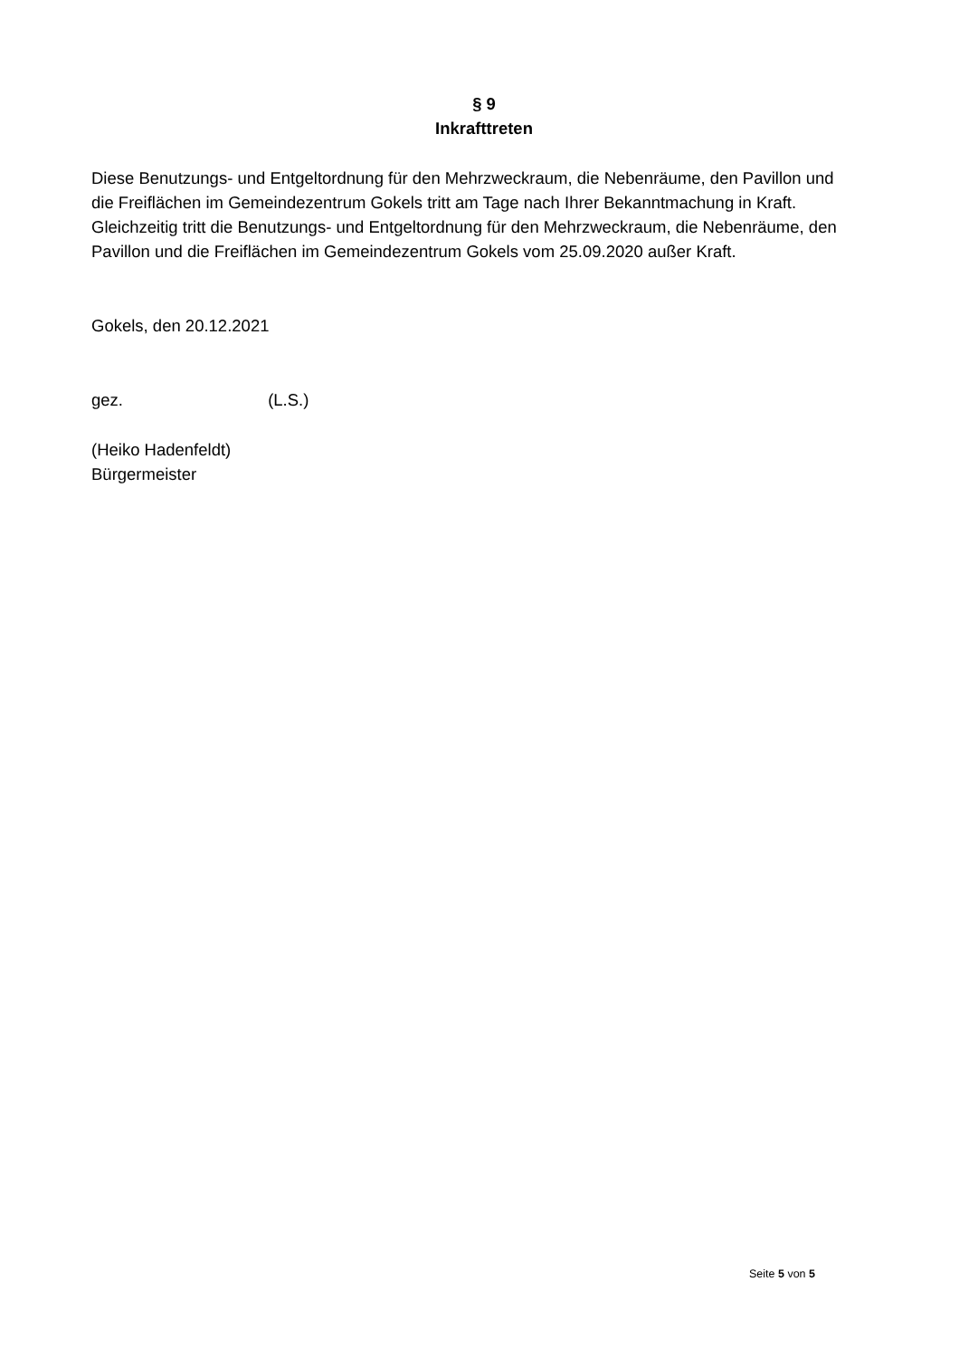§ 9
Inkrafttreten
Diese Benutzungs- und Entgeltordnung für den Mehrzweckraum, die Nebenräume, den Pavillon und die Freiflächen im Gemeindezentrum Gokels tritt am Tage nach Ihrer Bekanntmachung in Kraft. Gleichzeitig tritt die Benutzungs- und Entgeltordnung für den Mehrzweckraum, die Nebenräume, den Pavillon und die Freiflächen im Gemeindezentrum Gokels vom 25.09.2020 außer Kraft.
Gokels, den 20.12.2021
gez. (L.S.)
(Heiko Hadenfeldt)
Bürgermeister
Seite 5 von 5